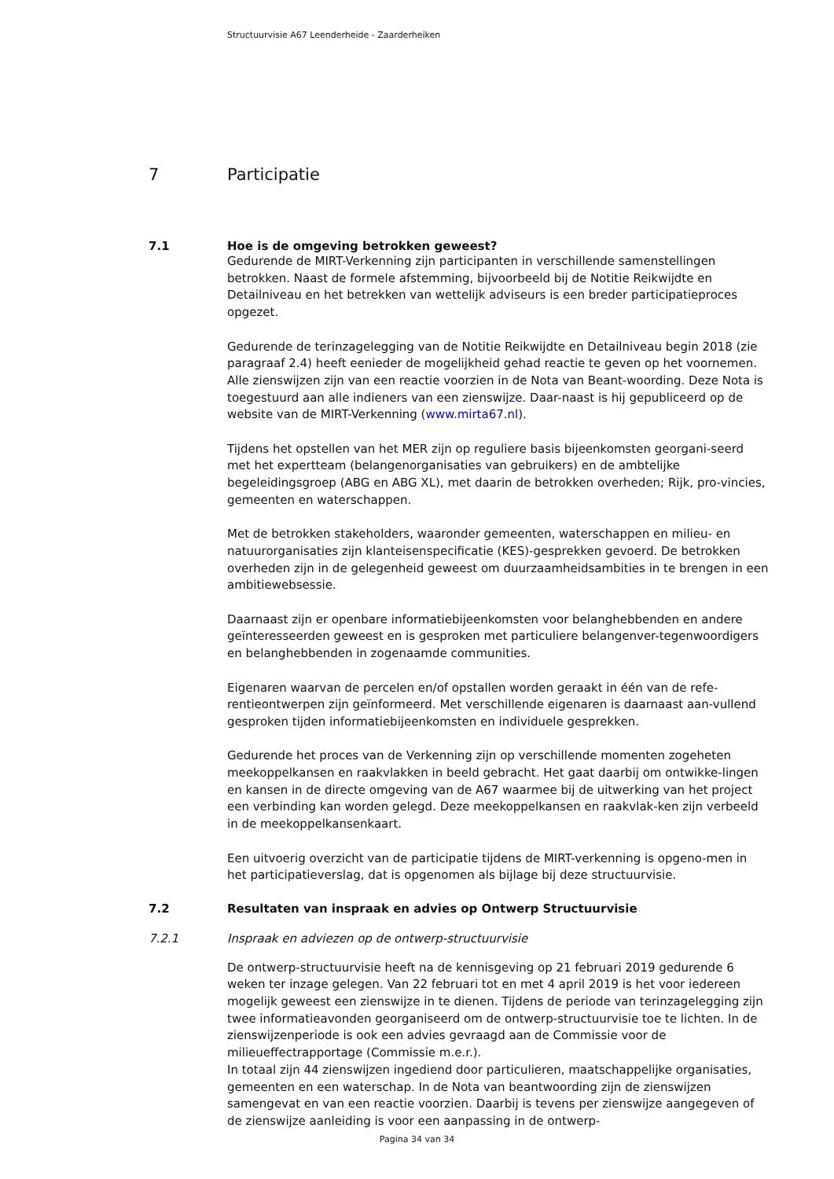Structuurvisie A67 Leenderheide - Zaarderheiken
7 Participatie
7.1 Hoe is de omgeving betrokken geweest?
Gedurende de MIRT-Verkenning zijn participanten in verschillende samenstellingen betrokken. Naast de formele afstemming, bijvoorbeeld bij de Notitie Reikwijdte en Detailniveau en het betrekken van wettelijk adviseurs is een breder participatieproces opgezet.
Gedurende de terinzagelegging van de Notitie Reikwijdte en Detailniveau begin 2018 (zie paragraaf 2.4) heeft eenieder de mogelijkheid gehad reactie te geven op het voornemen. Alle zienswijzen zijn van een reactie voorzien in de Nota van Beant-woording. Deze Nota is toegestuurd aan alle indieners van een zienswijze. Daar-naast is hij gepubliceerd op de website van de MIRT-Verkenning (www.mirta67.nl).
Tijdens het opstellen van het MER zijn op reguliere basis bijeenkomsten georgani-seerd met het expertteam (belangenorganisaties van gebruikers) en de ambtelijke begeleidingsgroep (ABG en ABG XL), met daarin de betrokken overheden; Rijk, pro-vincies, gemeenten en waterschappen.
Met de betrokken stakeholders, waaronder gemeenten, waterschappen en milieu- en natuurorganisaties zijn klanteisenspecificatie (KES)-gesprekken gevoerd. De betrokken overheden zijn in de gelegenheid geweest om duurzaamheidsambities in te brengen in een ambitiewebsessie.
Daarnaast zijn er openbare informatiebijeenkomsten voor belanghebbenden en andere geïnteresseerden geweest en is gesproken met particuliere belangenver-tegenwoordigers en belanghebbenden in zogenaamde communities.
Eigenaren waarvan de percelen en/of opstallen worden geraakt in één van de refe-rentieontwerpen zijn geïnformeerd. Met verschillende eigenaren is daarnaast aan-vullend gesproken tijden informatiebijeenkomsten en individuele gesprekken.
Gedurende het proces van de Verkenning zijn op verschillende momenten zogeheten meekoppelkansen en raakvlakken in beeld gebracht. Het gaat daarbij om ontwikke-lingen en kansen in de directe omgeving van de A67 waarmee bij de uitwerking van het project een verbinding kan worden gelegd. Deze meekoppelkansen en raakvlak-ken zijn verbeeld in de meekoppelkansenkaart.
Een uitvoerig overzicht van de participatie tijdens de MIRT-verkenning is opgeno-men in het participatieverslag, dat is opgenomen als bijlage bij deze structuurvisie.
7.2 Resultaten van inspraak en advies op Ontwerp Structuurvisie
7.2.1 Inspraak en adviezen op de ontwerp-structuurvisie
De ontwerp-structuurvisie heeft na de kennisgeving op 21 februari 2019 gedurende 6 weken ter inzage gelegen. Van 22 februari tot en met 4 april 2019 is het voor iedereen mogelijk geweest een zienswijze in te dienen. Tijdens de periode van terinzagelegging zijn twee informatieavonden georganiseerd om de ontwerp-structuurvisie toe te lichten. In de zienswijzenperiode is ook een advies gevraagd aan de Commissie voor de milieueffectrapportage (Commissie m.e.r.).
In totaal zijn 44 zienswijzen ingediend door particulieren, maatschappelijke organisaties, gemeenten en een waterschap. In de Nota van beantwoording zijn de zienswijzen samengevat en van een reactie voorzien. Daarbij is tevens per zienswijze aangegeven of de zienswijze aanleiding is voor een aanpassing in de ontwerp-
Pagina 34 van 34